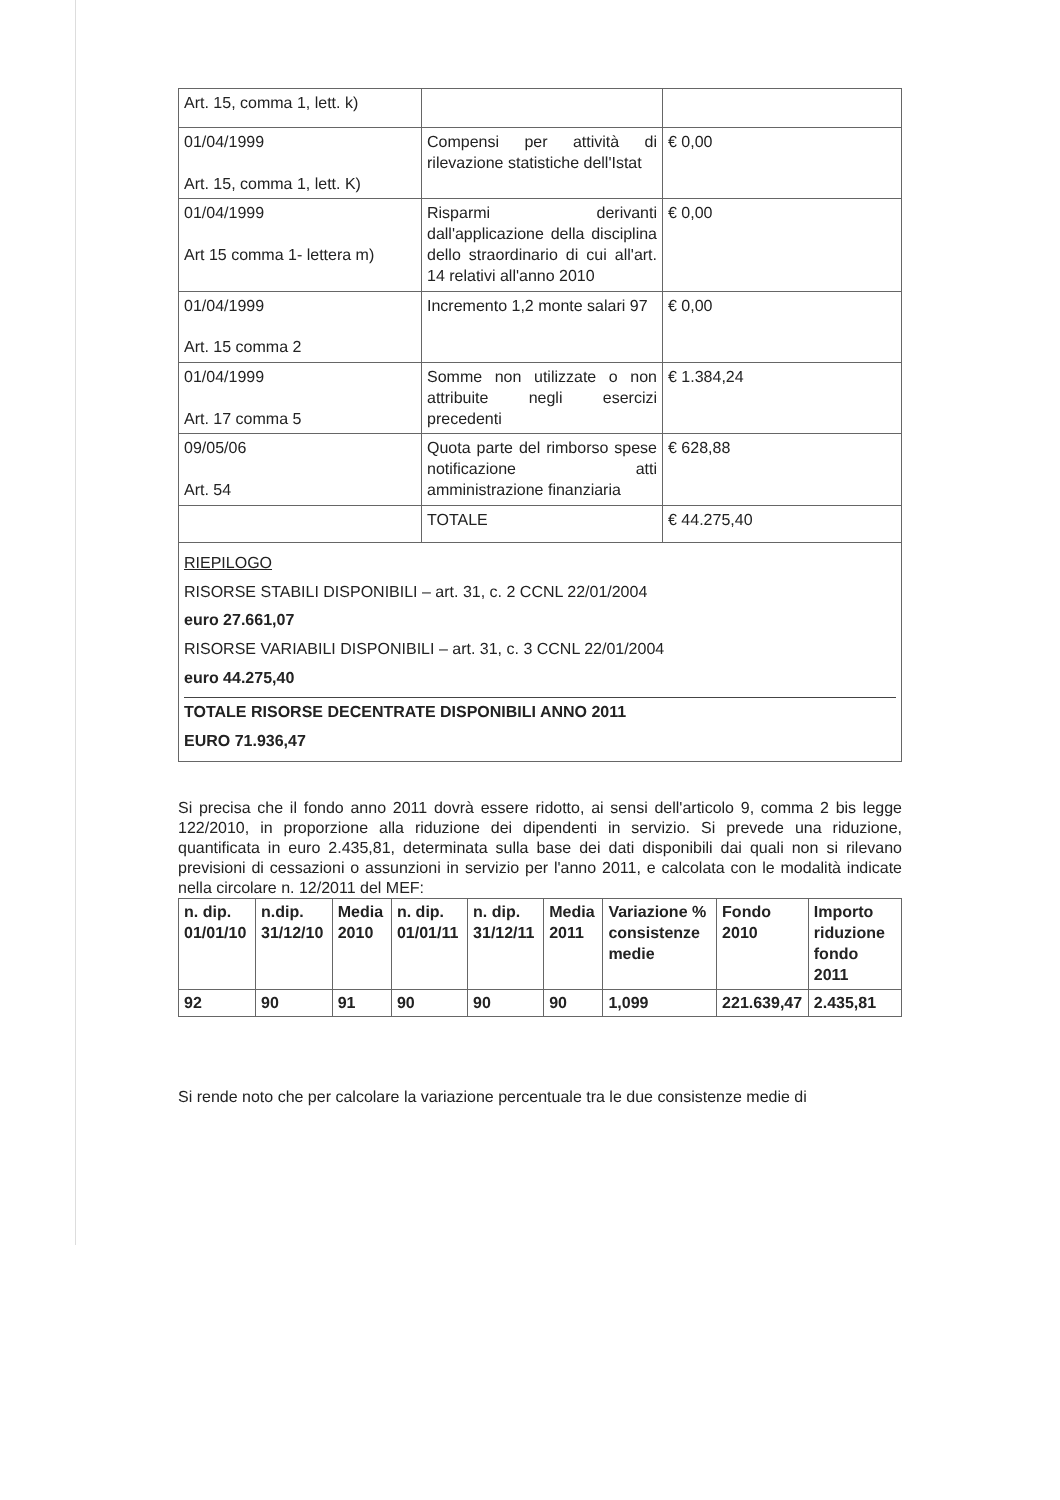| Art. 15, comma 1, lett. k) | | |
| 01/04/1999 Art. 15, comma 1, lett. K) | Compensi per attività di rilevazione statistiche dell'Istat | € 0,00 |
| 01/04/1999 Art 15 comma 1- lettera m) | Risparmi derivanti dall'applicazione della disciplina dello straordinario di cui all'art. 14 relativi all'anno 2010 | € 0,00 |
| 01/04/1999 Art. 15 comma 2 | Incremento 1,2 monte salari 97 | € 0,00 |
| 01/04/1999 Art. 17 comma 5 | Somme non utilizzate o non attribuite negli esercizi precedenti | € 1.384,24 |
| 09/05/06 Art. 54 | Quota parte del rimborso spese notificazione atti amministrazione finanziaria | € 628,88 |
| | TOTALE | € 44.275,40 |
RIEPILOGO
RISORSE STABILI DISPONIBILI – art. 31, c. 2 CCNL 22/01/2004
euro 27.661,07
RISORSE VARIABILI DISPONIBILI – art. 31, c. 3 CCNL 22/01/2004
euro 44.275,40
TOTALE RISORSE DECENTRATE DISPONIBILI ANNO 2011
EURO 71.936,47
Si precisa che il fondo anno 2011 dovrà essere ridotto, ai sensi dell'articolo 9, comma 2 bis legge 122/2010, in proporzione alla riduzione dei dipendenti in servizio. Si prevede una riduzione, quantificata in euro 2.435,81, determinata sulla base dei dati disponibili dai quali non si rilevano previsioni di cessazioni o assunzioni in servizio per l'anno 2011, e calcolata con le modalità indicate nella circolare n. 12/2011 del MEF:
| n. dip. 01/01/10 | n.dip. 31/12/10 | Media 2010 | n. dip. 01/01/11 | n. dip. 31/12/11 | Media 2011 | Variazione % consistenze medie | Fondo 2010 | Importo riduzione fondo 2011 |
| 92 | 90 | 91 | 90 | 90 | 90 | 1,099 | 221.639,47 | 2.435,81 |
Si rende noto che per calcolare la variazione percentuale tra le due consistenze medie di